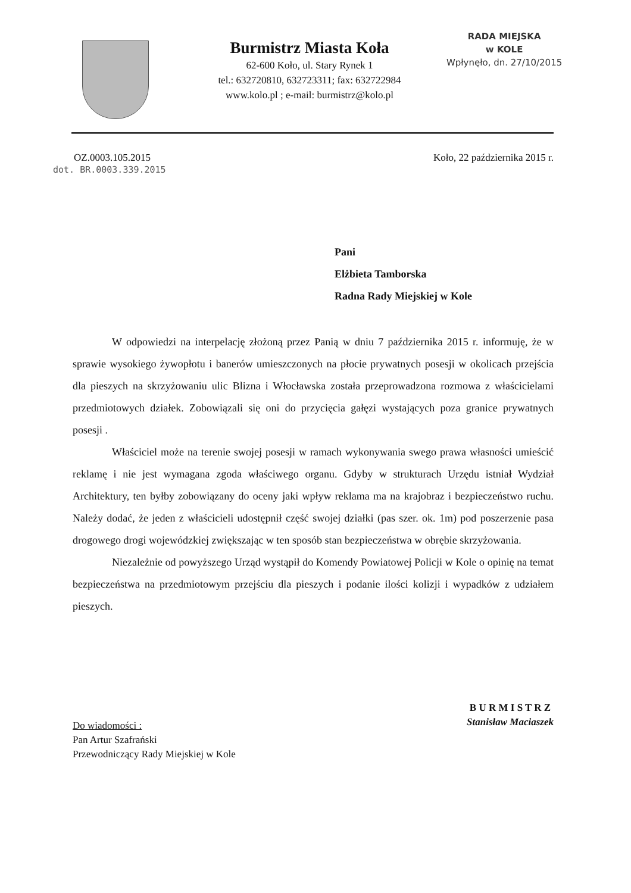Burmistrz Miasta Koła
62-600 Koło, ul. Stary Rynek 1
tel.: 632720810, 632723311; fax: 632722984
www.kolo.pl ; e-mail: burmistrz@kolo.pl
RADA MIEJSKA
w KOLE
Wpłynęło, dn. 27/10/2015
OZ.0003.105.2015
dot. BR.0003.339.2015
Koło, 22 października 2015 r.
Pani
Elżbieta Tamborska
Radna Rady Miejskiej w Kole
W odpowiedzi na interpelację złożoną przez Panią w dniu 7 października 2015 r. informuję, że w sprawie wysokiego żywopłotu i banerów umieszczonych na płocie prywatnych posesji w okolicach przejścia dla pieszych na skrzyżowaniu ulic Blizna i Włocławska została przeprowadzona rozmowa z właścicielami przedmiotowych działek. Zobowiązali się oni do przycięcia gałęzi wystających poza granice prywatnych posesji .
Właściciel może na terenie swojej posesji w ramach wykonywania swego prawa własności umieścić reklamę i nie jest wymagana zgoda właściwego organu. Gdyby w strukturach Urzędu istniał Wydział Architektury, ten byłby zobowiązany do oceny jaki wpływ reklama ma na krajobraz i bezpieczeństwo ruchu. Należy dodać, że jeden z właścicieli udostępnił część swojej działki (pas szer. ok. 1m) pod poszerzenie pasa drogowego drogi wojewódzkiej zwiększając w ten sposób stan bezpieczeństwa w obrębie skrzyżowania.
Niezależnie od powyższego Urząd wystąpił do Komendy Powiatowej Policji w Kole o opinię na temat bezpieczeństwa na przedmiotowym przejściu dla pieszych i podanie ilości kolizji i wypadków z udziałem pieszych.
Do wiadomości :
Pan Artur Szafrański
Przewodniczący Rady Miejskiej w Kole
B U R M I S T R Z
Stanisław Maciaszek